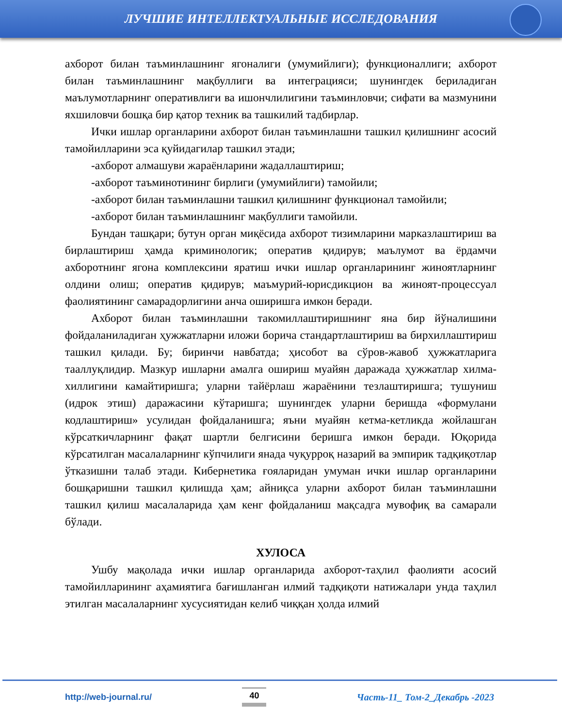ЛУЧШИЕ ИНТЕЛЛЕКТУАЛЬНЫЕ ИССЛЕДОВАНИЯ
ахборот билан таъминлашнинг ягоналиги (умумийлиги); функционаллиги; ахборот билан таъминлашнинг мақбуллиги ва интеграцияси; шунингдек бериладиган маълумотларнинг оперативлиги ва ишончлилигини таъминловчи; сифати ва мазмунини яхшиловчи бошқа бир қатор техник ва ташкилий тадбирлар.
Ички ишлар органларини ахборот билан таъминлашни ташкил қилишнинг асосий тамойилларини эса қуйидагилар ташкил этади;
-ахборот алмашуви жараёнларини жадаллаштириш;
-ахборот таъминотининг бирлиги (умумийлиги) тамойили;
-ахборот билан таъминлашни ташкил қилишнинг функционал тамойили;
-ахборот билан таъминлашнинг мақбуллиги тамойили.
Бундан ташқари; бутун орган миқёсида ахборот тизимларини марказлаштириш ва бирлаштириш ҳамда криминологик; оператив қидирув; маълумот ва ёрдамчи ахборотнинг ягона комплексини яратиш ички ишлар органларининг жиноятларнинг олдини олиш; оператив қидирув; маъмурий-юрисдикцион ва жиноят-процессуал фаолиятининг самарадорлигини анча оширишга имкон беради.
Ахборот билан таъминлашни такомиллаштиришнинг яна бир йўналишини фойдаланиладиган ҳужжатларни иложи борича стандартлаштириш ва бирхиллаштириш ташкил қилади. Бу; биринчи навбатда; ҳисобот ва сўров-жавоб ҳужжатларига тааллуқлидир. Мазкур ишларни амалга ошириш муайян даражада ҳужжатлар хилма-хиллигини камайтиришга; уларни тайёрлаш жараёнини тезлаштиришга; тушуниш (идрок этиш) даражасини кўтаришга; шунингдек уларни беришда «формулани кодлаштириш» усулидан фойдаланишга; яъни муайян кетма-кетликда жойлашган кўрсаткичларнинг фақат шартли белгисини беришга имкон беради. Юқорида кўрсатилган масалаларнинг кўпчилиги янада чуқурроқ назарий ва эмпирик тадқиқотлар ўтказишни талаб этади. Кибернетика ғояларидан умуман ички ишлар органларини бошқаришни ташкил қилишда ҳам; айниқса уларни ахборот билан таъминлашни ташкил қилиш масалаларида ҳам кенг фойдаланиш мақсадга мувофиқ ва самарали бўлади.
ХУЛОСА
Ушбу мақолада ички ишлар органларида ахборот-таҳлил фаолияти асосий тамойилларининг аҳамиятига бағишланган илмий тадқиқоти натижалари унда таҳлил этилган масалаларнинг хусусиятидан келиб чиққан ҳолда илмий
http://web-journal.ru/ 40 Часть-11_ Том-2_Декабрь -2023